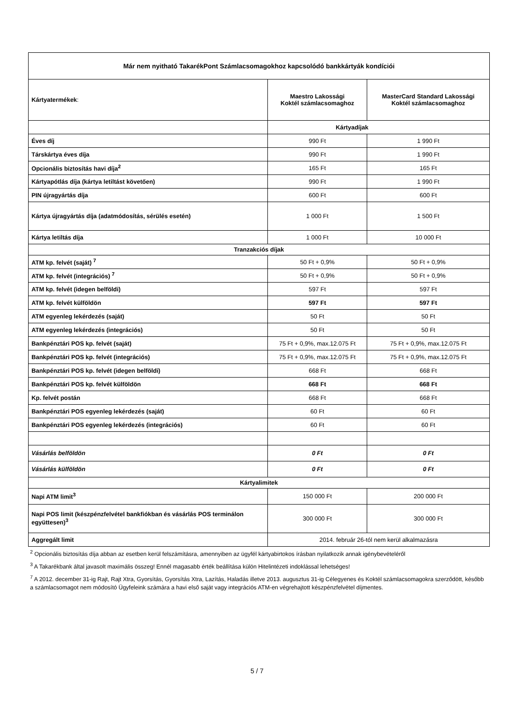| Már nem nyitható TakarékPont Számlacsomagokhoz kapcsolódó bankkártyák kondíciói | | |
| --- | --- | --- |
| Kártyatermékek : | Maestro Lakossági Koktél számlacsomaghoz | MasterCard Standard Lakossági Koktél számlacsomaghoz |
| | Kártyadíjak | |
| Éves díj | 990 Ft | 1 990 Ft |
| Társkártya éves díja | 990 Ft | 1 990 Ft |
| Opcionális biztosítás havi díja<sup>2</sup> | 165 Ft | 165 Ft |
| Kártyapótlás díja (kártya letiltást követően) | 990 Ft | 1 990 Ft |
| PIN újragyártás díja | 600 Ft | 600 Ft |
| Kártya újragyártás díja (adatmódosítás, sérülés esetén) | 1 000 Ft | 1 500 Ft |
| Kártya letiltás díja | 1 000 Ft | 10 000 Ft |
| Tranzakciós díjak | | |
| ATM kp. felvét (saját) <sup>7</sup> | 50 Ft + 0,9% | 50 Ft + 0,9% |
| ATM kp. felvét (integrációs) <sup>7</sup> | 50 Ft + 0,9% | 50 Ft + 0,9% |
| ATM kp. felvét (idegen belföldi) | 597 Ft | 597 Ft |
| ATM kp. felvét külföldön | 597 Ft | 597 Ft |
| ATM egyenleg lekérdezés (saját) | 50 Ft | 50 Ft |
| ATM egyenleg lekérdezés (integrációs) | 50 Ft | 50 Ft |
| Bankpénztári POS kp. felvét (saját) | 75 Ft + 0,9%, max.12.075 Ft | 75 Ft + 0,9%, max.12.075 Ft |
| Bankpénztári POS kp. felvét (integrációs) | 75 Ft + 0,9%, max.12.075 Ft | 75 Ft + 0,9%, max.12.075 Ft |
| Bankpénztári POS kp. felvét (idegen belföldi) | 668 Ft | 668 Ft |
| Bankpénztári POS kp. felvét külföldön | 668 Ft | 668 Ft |
| Kp. felvét postán | 668 Ft | 668 Ft |
| Bankpénztári POS egyenleg lekérdezés (saját) | 60 Ft | 60 Ft |
| Bankpénztári POS egyenleg lekérdezés (integrációs) | 60 Ft | 60 Ft |
| Vásárlás belföldön | 0 Ft | 0 Ft |
| Vásárlás külföldön | 0 Ft | 0 Ft |
| Kártyalimitek | | |
| Napi ATM limit<sup>3</sup> | 150 000 Ft | 200 000 Ft |
| Napi POS limit (készpénzfelvétel bankfiókban és vásárlás POS terminálon együttesen)<sup>3</sup> | 300 000 Ft | 300 000 Ft |
| Aggregált limit | 2014. február 26-tól nem kerül alkalmazásra | |
<sup>2</sup> Opcionális biztosítás díja abban az esetben kerül felszámításra, amennyiben az ügyfél kártyabirtokos írásban nyilatkozik annak igénybevételéről
<sup>3</sup> A Takarékbank által javasolt maximális összeg! Ennél magasabb érték beállítása külön Hitelintézeti indoklással lehetséges!
<sup>7</sup> A 2012. december 31-ig Rajt, Rajt Xtra, Gyorsítás, Gyorsítás Xtra, Lazítás, Haladás illetve 2013. augusztus 31-ig Célegyenes és Koktél számlacsomagokra szerződött, később a számlacsomagot nem módosító Ügyfeleink számára a havi első saját vagy integrációs ATM-en végrehajtott készpénzfelvétel díjmentes.
5 / 7